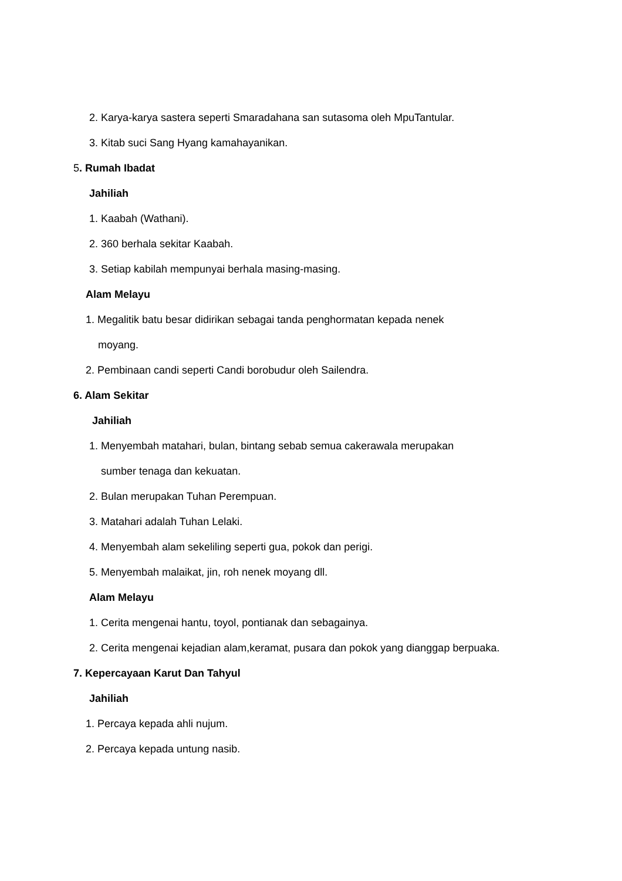2. Karya-karya sastera seperti Smaradahana san sutasoma oleh MpuTantular.
3. Kitab suci Sang Hyang kamahayanikan.
5. Rumah Ibadat
Jahiliah
1. Kaabah (Wathani).
2. 360 berhala sekitar Kaabah.
3. Setiap kabilah mempunyai berhala masing-masing.
Alam Melayu
1. Megalitik batu besar didirikan sebagai tanda penghormatan kepada nenek
moyang.
2. Pembinaan candi seperti Candi borobudur oleh Sailendra.
6. Alam Sekitar
Jahiliah
1. Menyembah matahari, bulan, bintang sebab semua cakerawala merupakan
sumber tenaga dan kekuatan.
2. Bulan merupakan Tuhan Perempuan.
3. Matahari adalah Tuhan Lelaki.
4. Menyembah alam sekeliling seperti gua, pokok dan perigi.
5. Menyembah malaikat, jin, roh nenek moyang dll.
Alam Melayu
1. Cerita mengenai hantu, toyol, pontianak dan sebagainya.
2. Cerita mengenai kejadian alam,keramat, pusara dan pokok yang dianggap berpuaka.
7. Kepercayaan Karut Dan Tahyul
Jahiliah
1. Percaya kepada ahli nujum.
2. Percaya kepada untung nasib.